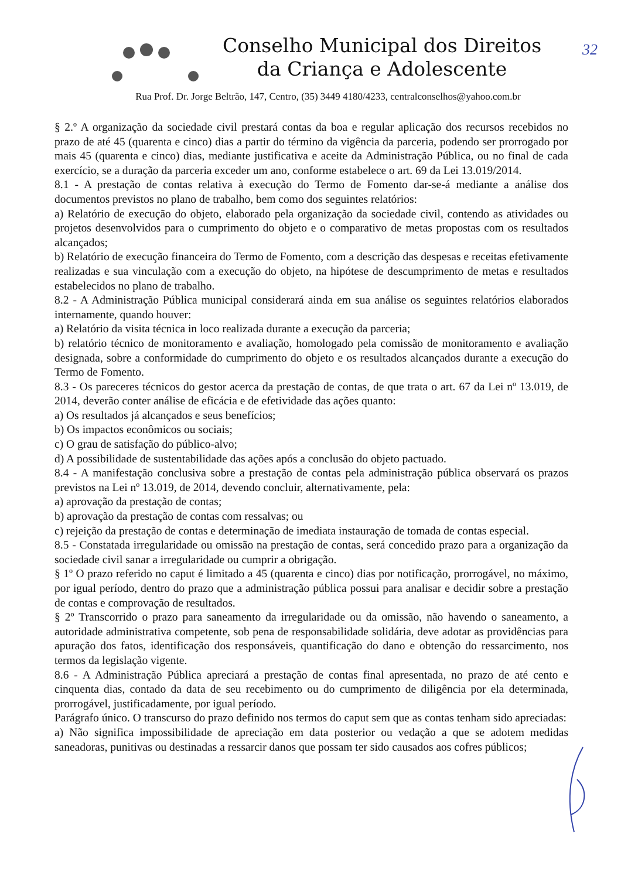Conselho Municipal dos Direitos
da Criança e Adolescente
32
Rua Prof. Dr. Jorge Beltrão, 147, Centro, (35) 3449 4180/4233, centralconselhos@yahoo.com.br
§ 2.º A organização da sociedade civil prestará contas da boa e regular aplicação dos recursos recebidos no prazo de até 45 (quarenta e cinco) dias a partir do término da vigência da parceria, podendo ser prorrogado por mais 45 (quarenta e cinco) dias, mediante justificativa e aceite da Administração Pública, ou no final de cada exercício, se a duração da parceria exceder um ano, conforme estabelece o art. 69 da Lei 13.019/2014.
8.1 - A prestação de contas relativa à execução do Termo de Fomento dar-se-á mediante a análise dos documentos previstos no plano de trabalho, bem como dos seguintes relatórios:
a) Relatório de execução do objeto, elaborado pela organização da sociedade civil, contendo as atividades ou projetos desenvolvidos para o cumprimento do objeto e o comparativo de metas propostas com os resultados alcançados;
b) Relatório de execução financeira do Termo de Fomento, com a descrição das despesas e receitas efetivamente realizadas e sua vinculação com a execução do objeto, na hipótese de descumprimento de metas e resultados estabelecidos no plano de trabalho.
8.2 - A Administração Pública municipal considerará ainda em sua análise os seguintes relatórios elaborados internamente, quando houver:
a) Relatório da visita técnica in loco realizada durante a execução da parceria;
b) relatório técnico de monitoramento e avaliação, homologado pela comissão de monitoramento e avaliação designada, sobre a conformidade do cumprimento do objeto e os resultados alcançados durante a execução do Termo de Fomento.
8.3 - Os pareceres técnicos do gestor acerca da prestação de contas, de que trata o art. 67 da Lei nº 13.019, de 2014, deverão conter análise de eficácia e de efetividade das ações quanto:
a) Os resultados já alcançados e seus benefícios;
b) Os impactos econômicos ou sociais;
c) O grau de satisfação do público-alvo;
d) A possibilidade de sustentabilidade das ações após a conclusão do objeto pactuado.
8.4 - A manifestação conclusiva sobre a prestação de contas pela administração pública observará os prazos previstos na Lei nº 13.019, de 2014, devendo concluir, alternativamente, pela:
a) aprovação da prestação de contas;
b) aprovação da prestação de contas com ressalvas; ou
c) rejeição da prestação de contas e determinação de imediata instauração de tomada de contas especial.
8.5 - Constatada irregularidade ou omissão na prestação de contas, será concedido prazo para a organização da sociedade civil sanar a irregularidade ou cumprir a obrigação.
§ 1º O prazo referido no caput é limitado a 45 (quarenta e cinco) dias por notificação, prorrogável, no máximo, por igual período, dentro do prazo que a administração pública possui para analisar e decidir sobre a prestação de contas e comprovação de resultados.
§ 2º Transcorrido o prazo para saneamento da irregularidade ou da omissão, não havendo o saneamento, a autoridade administrativa competente, sob pena de responsabilidade solidária, deve adotar as providências para apuração dos fatos, identificação dos responsáveis, quantificação do dano e obtenção do ressarcimento, nos termos da legislação vigente.
8.6 - A Administração Pública apreciará a prestação de contas final apresentada, no prazo de até cento e cinquenta dias, contado da data de seu recebimento ou do cumprimento de diligência por ela determinada, prorrogável, justificadamente, por igual período.
Parágrafo único. O transcurso do prazo definido nos termos do caput sem que as contas tenham sido apreciadas:
a) Não significa impossibilidade de apreciação em data posterior ou vedação a que se adotem medidas saneadoras, punitivas ou destinadas a ressarcir danos que possam ter sido causados aos cofres públicos;